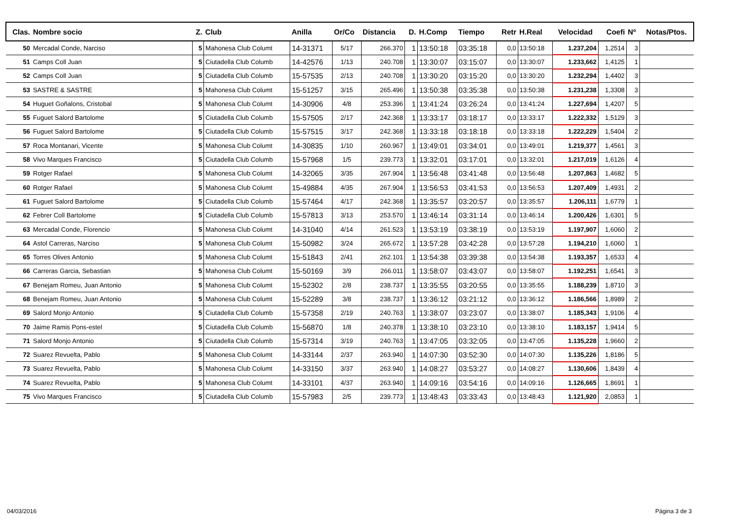| Clas. | Nombre socio | Z. | Club | Anilla | Or/Co | Distancia | D. | H.Comp | Tiempo | Retr | H.Real | Velocidad | Coefi | Nº | Notas/Ptos. |
| --- | --- | --- | --- | --- | --- | --- | --- | --- | --- | --- | --- | --- | --- | --- | --- |
| 50 | Mercadal Conde, Narciso | 5 | Mahonesa Club Columt | 14-31371 | 5/17 | 266.370 | 1 | 13:50:18 | 03:35:18 | 0,0 | 13:50:18 | 1.237,204 | 1,2514 | 3 | |
| 51 | Camps Coll Juan | 5 | Ciutadella Club Columb | 14-42576 | 1/13 | 240.708 | 1 | 13:30:07 | 03:15:07 | 0,0 | 13:30:07 | 1.233,662 | 1,4125 | 1 | |
| 52 | Camps Coll Juan | 5 | Ciutadella Club Columb | 15-57535 | 2/13 | 240.708 | 1 | 13:30:20 | 03:15:20 | 0,0 | 13:30:20 | 1.232,294 | 1,4402 | 3 | |
| 53 | SASTRE & SASTRE | 5 | Mahonesa Club Columt | 15-51257 | 3/15 | 265.496 | 1 | 13:50:38 | 03:35:38 | 0,0 | 13:50:38 | 1.231,238 | 1,3308 | 3 | |
| 54 | Huguet Goñalons, Cristobal | 5 | Mahonesa Club Columt | 14-30906 | 4/8 | 253.396 | 1 | 13:41:24 | 03:26:24 | 0,0 | 13:41:24 | 1.227,694 | 1,4207 | 5 | |
| 55 | Fuguet Salord Bartolome | 5 | Ciutadella Club Columb | 15-57505 | 2/17 | 242.368 | 1 | 13:33:17 | 03:18:17 | 0,0 | 13:33:17 | 1.222,332 | 1,5129 | 3 | |
| 56 | Fuguet Salord Bartolome | 5 | Ciutadella Club Columb | 15-57515 | 3/17 | 242.368 | 1 | 13:33:18 | 03:18:18 | 0,0 | 13:33:18 | 1.222,229 | 1,5404 | 2 | |
| 57 | Roca Montanari, Vicente | 5 | Mahonesa Club Columt | 14-30835 | 1/10 | 260.967 | 1 | 13:49:01 | 03:34:01 | 0,0 | 13:49:01 | 1.219,377 | 1,4561 | 3 | |
| 58 | Vivo Marques Francisco | 5 | Ciutadella Club Columb | 15-57968 | 1/5 | 239.773 | 1 | 13:32:01 | 03:17:01 | 0,0 | 13:32:01 | 1.217,019 | 1,6126 | 4 | |
| 59 | Rotger Rafael | 5 | Mahonesa Club Columt | 14-32065 | 3/35 | 267.904 | 1 | 13:56:48 | 03:41:48 | 0,0 | 13:56:48 | 1.207,863 | 1,4682 | 5 | |
| 60 | Rotger Rafael | 5 | Mahonesa Club Columt | 15-49884 | 4/35 | 267.904 | 1 | 13:56:53 | 03:41:53 | 0,0 | 13:56:53 | 1.207,409 | 1,4931 | 2 | |
| 61 | Fuguet Salord Bartolome | 5 | Ciutadella Club Columb | 15-57464 | 4/17 | 242.368 | 1 | 13:35:57 | 03:20:57 | 0,0 | 13:35:57 | 1.206,111 | 1,6779 | 1 | |
| 62 | Febrer Coll Bartolome | 5 | Ciutadella Club Columb | 15-57813 | 3/13 | 253.570 | 1 | 13:46:14 | 03:31:14 | 0,0 | 13:46:14 | 1.200,426 | 1,6301 | 5 | |
| 63 | Mercadal Conde, Florencio | 5 | Mahonesa Club Columt | 14-31040 | 4/14 | 261.523 | 1 | 13:53:19 | 03:38:19 | 0,0 | 13:53:19 | 1.197,907 | 1,6060 | 2 | |
| 64 | Astol Carreras, Narciso | 5 | Mahonesa Club Columt | 15-50982 | 3/24 | 265.672 | 1 | 13:57:28 | 03:42:28 | 0,0 | 13:57:28 | 1.194,210 | 1,6060 | 1 | |
| 65 | Torres Olives Antonio | 5 | Mahonesa Club Columt | 15-51843 | 2/41 | 262.101 | 1 | 13:54:38 | 03:39:38 | 0,0 | 13:54:38 | 1.193,357 | 1,6533 | 4 | |
| 66 | Carreras Garcia, Sebastian | 5 | Mahonesa Club Columt | 15-50169 | 3/9 | 266.011 | 1 | 13:58:07 | 03:43:07 | 0,0 | 13:58:07 | 1.192,251 | 1,6541 | 3 | |
| 67 | Benejam Romeu, Juan Antonio | 5 | Mahonesa Club Columt | 15-52302 | 2/8 | 238.737 | 1 | 13:35:55 | 03:20:55 | 0,0 | 13:35:55 | 1.188,239 | 1,8710 | 3 | |
| 68 | Benejam Romeu, Juan Antonio | 5 | Mahonesa Club Columt | 15-52289 | 3/8 | 238.737 | 1 | 13:36:12 | 03:21:12 | 0,0 | 13:36:12 | 1.186,566 | 1,8989 | 2 | |
| 69 | Salord Monjo Antonio | 5 | Ciutadella Club Columb | 15-57358 | 2/19 | 240.763 | 1 | 13:38:07 | 03:23:07 | 0,0 | 13:38:07 | 1.185,343 | 1,9106 | 4 | |
| 70 | Jaime Ramis Pons-estel | 5 | Ciutadella Club Columb | 15-56870 | 1/8 | 240.378 | 1 | 13:38:10 | 03:23:10 | 0,0 | 13:38:10 | 1.183,157 | 1,9414 | 5 | |
| 71 | Salord Monjo Antonio | 5 | Ciutadella Club Columb | 15-57314 | 3/19 | 240.763 | 1 | 13:47:05 | 03:32:05 | 0,0 | 13:47:05 | 1.135,228 | 1,9660 | 2 | |
| 72 | Suarez Revuelta, Pablo | 5 | Mahonesa Club Columt | 14-33144 | 2/37 | 263.940 | 1 | 14:07:30 | 03:52:30 | 0,0 | 14:07:30 | 1.135,226 | 1,8186 | 5 | |
| 73 | Suarez Revuelta, Pablo | 5 | Mahonesa Club Columt | 14-33150 | 3/37 | 263.940 | 1 | 14:08:27 | 03:53:27 | 0,0 | 14:08:27 | 1.130,606 | 1,8439 | 4 | |
| 74 | Suarez Revuelta, Pablo | 5 | Mahonesa Club Columt | 14-33101 | 4/37 | 263.940 | 1 | 14:09:16 | 03:54:16 | 0,0 | 14:09:16 | 1.126,665 | 1,8691 | 1 | |
| 75 | Vivo Marques Francisco | 5 | Ciutadella Club Columb | 15-57983 | 2/5 | 239.773 | 1 | 13:48:43 | 03:33:43 | 0,0 | 13:48:43 | 1.121,920 | 2,0853 | 1 | |
04/03/2016 Página 3 de 3